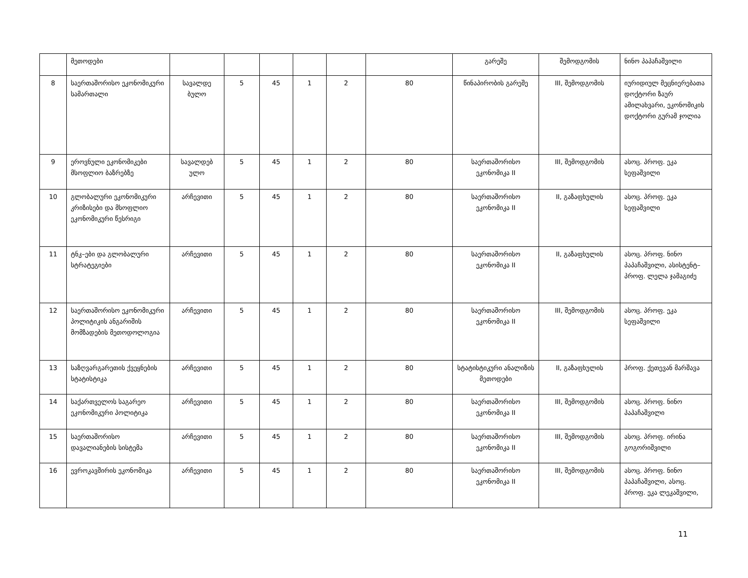| | მეთოდები | | | | | | | გარეშე | შემოდგომის | ნინო პაპაჩაშვილი |
| 8 | საერთაშორისო ეკონომიკური სამართალი | სავალდე ბულო | 5 | 45 | 1 | 2 | 80 | წინაპირობის გარეშე | III, შემოდგომის | იურიდიულ მეცნიერებათა დოქტორი ზაურ ამილახვარი, ეკონომიკის დოქტორი გურამ ჯოლია |
| 9 | ეროვნული ეკონომიკები მსოფლიო ბაზრებზე | სავალდებ ულო | 5 | 45 | 1 | 2 | 80 | საერთაშორისო ეკონომიკა II | III, შემოდგომის | ასოც. პროფ. ეკა სეფაშვილი |
| 10 | გლობალური ეკონომიკური კრიზისები და მსოფლიო ეკონომიკური წესრიგი | არჩევითი | 5 | 45 | 1 | 2 | 80 | საერთაშორისო ეკონომიკა II | II, გაზაფხულის | ასოც. პროფ. ეკა სეფაშვილი |
| 11 | ტნკ–ები და გლობალური სტრატეგიები | არჩევითი | 5 | 45 | 1 | 2 | 80 | საერთაშორისო ეკონომიკა II | II, გაზაფხულის | ასოც. პროფ. ნინო პაპაჩაშვილი, ასისტენტ–პროფ. ლელა ჯამაგიძე |
| 12 | საერთაშორისო ეკონომიკური პოლიტიკის ანგარიშის მომზადების მეთოდოლოგია | არჩევითი | 5 | 45 | 1 | 2 | 80 | საერთაშორისო ეკონომიკა II | III, შემოდგომის | ასოც. პროფ. ეკა სეფაშვილი |
| 13 | საზღვარგარეთის ქვეყნების სტატისტიკა | არჩევითი | 5 | 45 | 1 | 2 | 80 | სტატისტიკური ანალიზის მეთოდები | II, გაზაფხულის | პროფ. ქეთევან მარშავა |
| 14 | საქართველოს საგარეო ეკონომიკური პოლიტიკა | არჩევითი | 5 | 45 | 1 | 2 | 80 | საერთაშორისო ეკონომიკა II | III, შემოდგომის | ასოც. პროფ. ნინო პაპაჩაშვილი |
| 15 | საერთაშორისო დავალიანების სისტემა | არჩევითი | 5 | 45 | 1 | 2 | 80 | საერთაშორისო ეკონომიკა II | III, შემოდგომის | ასოც. პროფ. ირინა გოგორიშვილი |
| 16 | ევროკავშირის ეკონომიკა | არჩევითი | 5 | 45 | 1 | 2 | 80 | საერთაშორისო ეკონომიკა II | III, შემოდგომის | ასოც. პროფ. ნინო პაპაჩაშვილი, ასოც. პროფ. ეკა ლეკაშვილი, |
11